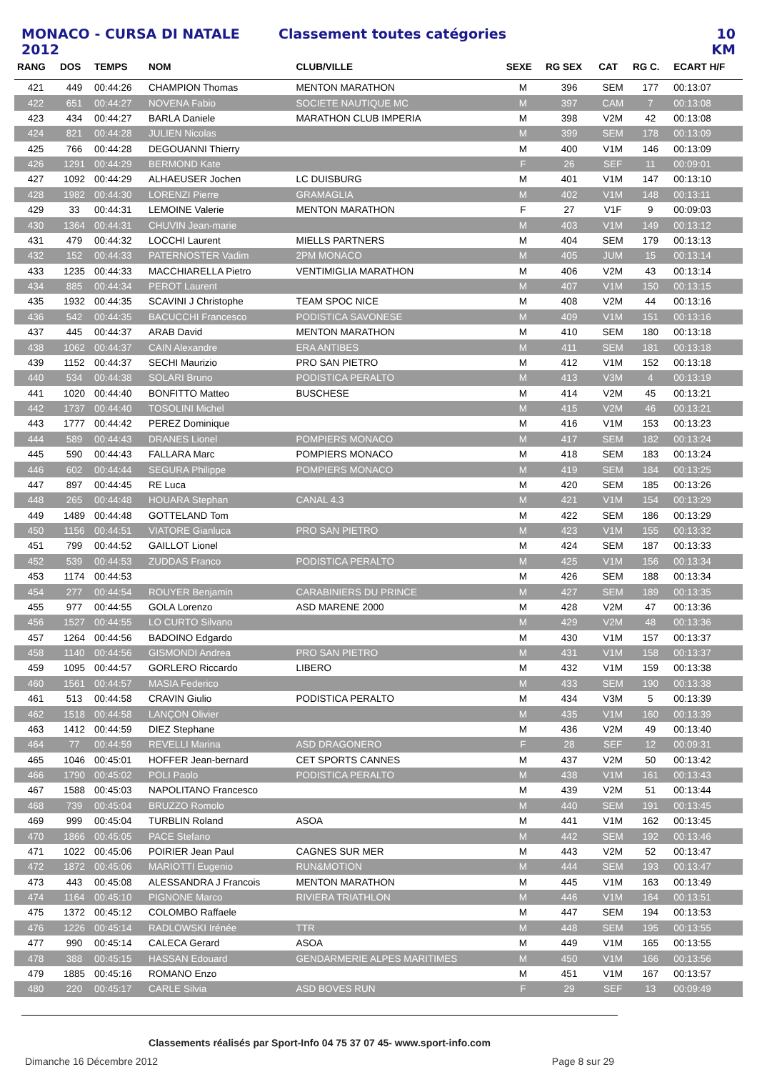MONACO - CURSA DI NATALE 2012 Classement toutes catégories 10 KM
| RANG | DOS | TEMPS | NOM | CLUB/VILLE | SEXE | RG SEX | CAT | RG C. | ECART H/F |
| --- | --- | --- | --- | --- | --- | --- | --- | --- | --- |
| 421 | 449 | 00:44:26 | CHAMPION Thomas | MENTON MARATHON | M | 396 | SEM | 177 | 00:13:07 |
| 422 | 651 | 00:44:27 | NOVENA Fabio | SOCIETE NAUTIQUE MC | M | 397 | CAM | 7 | 00:13:08 |
| 423 | 434 | 00:44:27 | BARLA Daniele | MARATHON CLUB IMPERIA | M | 398 | V2M | 42 | 00:13:08 |
| 424 | 821 | 00:44:28 | JULIEN Nicolas | | M | 399 | SEM | 178 | 00:13:09 |
| 425 | 766 | 00:44:28 | DEGOUANNI Thierry | | M | 400 | V1M | 146 | 00:13:09 |
| 426 | 1291 | 00:44:29 | BERMOND Kate | | F | 26 | SEF | 11 | 00:09:01 |
| 427 | 1092 | 00:44:29 | ALHAEUSER Jochen | LC DUISBURG | M | 401 | V1M | 147 | 00:13:10 |
| 428 | 1982 | 00:44:30 | LORENZI Pierre | GRAMAGLIA | M | 402 | V1M | 148 | 00:13:11 |
| 429 | 33 | 00:44:31 | LEMOINE Valerie | MENTON MARATHON | F | 27 | V1F | 9 | 00:09:03 |
| 430 | 1364 | 00:44:31 | CHUVIN Jean-marie | | M | 403 | V1M | 149 | 00:13:12 |
| 431 | 479 | 00:44:32 | LOCCHI Laurent | MIELLS PARTNERS | M | 404 | SEM | 179 | 00:13:13 |
| 432 | 152 | 00:44:33 | PATERNOSTER Vadim | 2PM MONACO | M | 405 | JUM | 15 | 00:13:14 |
| 433 | 1235 | 00:44:33 | MACCHIARELLA Pietro | VENTIMIGLIA MARATHON | M | 406 | V2M | 43 | 00:13:14 |
| 434 | 885 | 00:44:34 | PEROT Laurent | | M | 407 | V1M | 150 | 00:13:15 |
| 435 | 1932 | 00:44:35 | SCAVINI J Christophe | TEAM SPOC NICE | M | 408 | V2M | 44 | 00:13:16 |
| 436 | 542 | 00:44:35 | BACUCCHI Francesco | PODISTICA SAVONESE | M | 409 | V1M | 151 | 00:13:16 |
| 437 | 445 | 00:44:37 | ARAB David | MENTON MARATHON | M | 410 | SEM | 180 | 00:13:18 |
| 438 | 1062 | 00:44:37 | CAIN Alexandre | ERA ANTIBES | M | 411 | SEM | 181 | 00:13:18 |
| 439 | 1152 | 00:44:37 | SECHI Maurizio | PRO SAN PIETRO | M | 412 | V1M | 152 | 00:13:18 |
| 440 | 534 | 00:44:38 | SOLARI Bruno | PODISTICA PERALTO | M | 413 | V3M | 4 | 00:13:19 |
| 441 | 1020 | 00:44:40 | BONFITTO Matteo | BUSCHESE | M | 414 | V2M | 45 | 00:13:21 |
| 442 | 1737 | 00:44:40 | TOSOLINI Michel | | M | 415 | V2M | 46 | 00:13:21 |
| 443 | 1777 | 00:44:42 | PEREZ Dominique | | M | 416 | V1M | 153 | 00:13:23 |
| 444 | 589 | 00:44:43 | DRANES Lionel | POMPIERS MONACO | M | 417 | SEM | 182 | 00:13:24 |
| 445 | 590 | 00:44:43 | FALLARA Marc | POMPIERS MONACO | M | 418 | SEM | 183 | 00:13:24 |
| 446 | 602 | 00:44:44 | SEGURA Philippe | POMPIERS MONACO | M | 419 | SEM | 184 | 00:13:25 |
| 447 | 897 | 00:44:45 | RE Luca | | M | 420 | SEM | 185 | 00:13:26 |
| 448 | 265 | 00:44:48 | HOUARA Stephan | CANAL 4.3 | M | 421 | V1M | 154 | 00:13:29 |
| 449 | 1489 | 00:44:48 | GOTTELAND Tom | | M | 422 | SEM | 186 | 00:13:29 |
| 450 | 1156 | 00:44:51 | VIATORE Gianluca | PRO SAN PIETRO | M | 423 | V1M | 155 | 00:13:32 |
| 451 | 799 | 00:44:52 | GAILLOT Lionel | | M | 424 | SEM | 187 | 00:13:33 |
| 452 | 539 | 00:44:53 | ZUDDAS Franco | PODISTICA PERALTO | M | 425 | V1M | 156 | 00:13:34 |
| 453 | 1174 | 00:44:53 | | | M | 426 | SEM | 188 | 00:13:34 |
| 454 | 277 | 00:44:54 | ROUYER Benjamin | CARABINIERS DU PRINCE | M | 427 | SEM | 189 | 00:13:35 |
| 455 | 977 | 00:44:55 | GOLA Lorenzo | ASD MARENE 2000 | M | 428 | V2M | 47 | 00:13:36 |
| 456 | 1527 | 00:44:55 | LO CURTO Silvano | | M | 429 | V2M | 48 | 00:13:36 |
| 457 | 1264 | 00:44:56 | BADOINO Edgardo | | M | 430 | V1M | 157 | 00:13:37 |
| 458 | 1140 | 00:44:56 | GISMONDI Andrea | PRO SAN PIETRO | M | 431 | V1M | 158 | 00:13:37 |
| 459 | 1095 | 00:44:57 | GORLERO Riccardo | LIBERO | M | 432 | V1M | 159 | 00:13:38 |
| 460 | 1561 | 00:44:57 | MASIA Federico | | M | 433 | SEM | 190 | 00:13:38 |
| 461 | 513 | 00:44:58 | CRAVIN Giulio | PODISTICA PERALTO | M | 434 | V3M | 5 | 00:13:39 |
| 462 | 1518 | 00:44:58 | LANÇON Olivier | | M | 435 | V1M | 160 | 00:13:39 |
| 463 | 1412 | 00:44:59 | DIEZ Stephane | | M | 436 | V2M | 49 | 00:13:40 |
| 464 | 77 | 00:44:59 | REVELLI Marina | ASD DRAGONERO | F | 28 | SEF | 12 | 00:09:31 |
| 465 | 1046 | 00:45:01 | HOFFER Jean-bernard | CET SPORTS CANNES | M | 437 | V2M | 50 | 00:13:42 |
| 466 | 1790 | 00:45:02 | POLI Paolo | PODISTICA PERALTO | M | 438 | V1M | 161 | 00:13:43 |
| 467 | 1588 | 00:45:03 | NAPOLITANO Francesco | | M | 439 | V2M | 51 | 00:13:44 |
| 468 | 739 | 00:45:04 | BRUZZO Romolo | | M | 440 | SEM | 191 | 00:13:45 |
| 469 | 999 | 00:45:04 | TURBLIN Roland | ASOA | M | 441 | V1M | 162 | 00:13:45 |
| 470 | 1866 | 00:45:05 | PACE Stefano | | M | 442 | SEM | 192 | 00:13:46 |
| 471 | 1022 | 00:45:06 | POIRIER Jean Paul | CAGNES SUR MER | M | 443 | V2M | 52 | 00:13:47 |
| 472 | 1872 | 00:45:06 | MARIOTTI Eugenio | RUN&MOTION | M | 444 | SEM | 193 | 00:13:47 |
| 473 | 443 | 00:45:08 | ALESSANDRA J Francois | MENTON MARATHON | M | 445 | V1M | 163 | 00:13:49 |
| 474 | 1164 | 00:45:10 | PIGNONE Marco | RIVIERA TRIATHLON | M | 446 | V1M | 164 | 00:13:51 |
| 475 | 1372 | 00:45:12 | COLOMBO Raffaele | | M | 447 | SEM | 194 | 00:13:53 |
| 476 | 1226 | 00:45:14 | RADLOWSKI Irénée | TTR | M | 448 | SEM | 195 | 00:13:55 |
| 477 | 990 | 00:45:14 | CALECA Gerard | ASOA | M | 449 | V1M | 165 | 00:13:55 |
| 478 | 388 | 00:45:15 | HASSAN Edouard | GENDARMERIE ALPES MARITIMES | M | 450 | V1M | 166 | 00:13:56 |
| 479 | 1885 | 00:45:16 | ROMANO Enzo | | M | 451 | V1M | 167 | 00:13:57 |
| 480 | 220 | 00:45:17 | CARLE Silvia | ASD BOVES RUN | F | 29 | SEF | 13 | 00:09:49 |
Classements réalisés par Sport-Info 04 75 37 07 45- www.sport-info.com
Dimanche 16 Décembre 2012 Page 8 sur 29